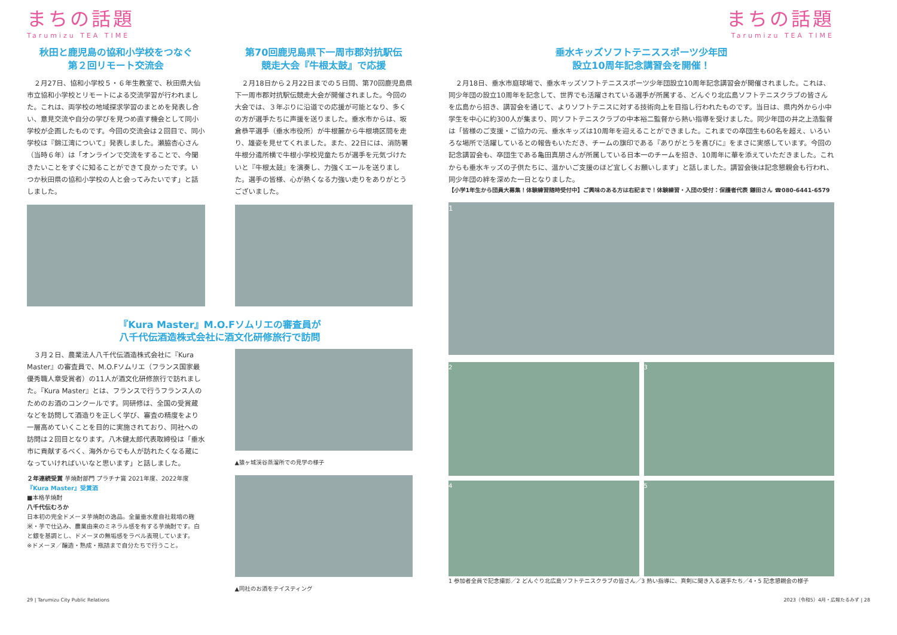まちの話題
Tarumizu TEA TIME
秋田と鹿児島の協和小学校をつなぐ
第２回リモート交流会
２月27日、協和小学校５・６年生教室で、秋田県大仙市立協和小学校とリモートによる交流学習が行われました。これは、両学校の地域探求学習のまとめを発表し合い、意見交流や自分の学びを見つめ直す機会として同小学校が企画したものです。今回の交流会は２回目で、同小学校は『錦江湾について』発表しました。瀬脇杏心さん（当時６年）は「オンラインで交流をすることで、今聞きたいことをすぐに知ることができて良かったです。いつか秋田県の協和小学校の人と会ってみたいです」と話しました。
第70回鹿児島県下一周市郡対抗駅伝
競走大会『牛根太鼓』で応援
２月18日から２月22日までの５日間、第70回鹿児島県下一周市郡対抗駅伝競走大会が開催されました。今回の大会では、３年ぶりに沿道での応援が可能となり、多くの方が選手たちに声援を送りました。垂水市からは、坂倉恭平選手（垂水市役所）が牛根麓から牛根境区間を走り、雄姿を見せてくれました。また、22日には、消防署牛根分遣所横で牛根小学校児童たちが選手を元気づけたいと『牛根太鼓』を演奏し、力強くエールを送りました。選手の皆様、心が熱くなる力強い走りをありがとうございました。
『Kura Master』M.O.Fソムリエの審査員が
八千代伝酒造株式会社に酒文化研修旅行で訪問
３月２日、農業法人八千代伝酒造株式会社に『Kura Master』の審査員で、M.O.Fソムリエ（フランス国家最優秀職人章受賞者）の11人が酒文化研修旅行で訪れました。『Kura Master』とは、フランスで行うフランス人のためのお酒のコンクールです。同研修は、全国の受賞蔵などを訪問して酒造りを正しく学び、審査の精度をより一層高めていくことを目的に実施されており、同社への訪問は２回目となります。八木健太郎代表取締役は「垂水市に貢献するべく、海外からでも人が訪れたくなる蔵になっていければいいなと思います」と話しました。
２年連続受賞 芋焼酎部門 プラチナ賞 2021年度、2022年度
『Kura Master』受賞酒
■本格芋焼酎
八千代伝むろか
日本初の完全ドメーヌ芋焼酎の逸品。全量垂水産自社栽培の麹米・芋で仕込み、農業由来のミネラル感を有する芋焼酎です。白と銀を基調とし、ドメーヌの無垢感をラベル表現しています。
※ドメーヌ／醸造・熟成・瓶詰まで自分たちで行うこと。
▲猿ヶ城渓谷蒸溜所での見学の様子
▲同社のお酒をテイスティング
まちの話題
Tarumizu TEA TIME
垂水キッズソフトテニススポーツ少年団
設立10周年記念講習会を開催！
２月18日、垂水市庭球場で、垂水キッズソフトテニススポーツ少年団設立10周年記念講習会が開催されました。これは、同少年団の設立10周年を記念して、世界でも活躍されている選手が所属する、どんぐり北広島ソフトテニスクラブの皆さんを広島から招き、講習会を通じて、よりソフトテニスに対する技術向上を目指し行われたものです。当日は、県内外から小中学生を中心に約300人が集まり、同ソフトテニスクラブの中本裕二監督から熱い指導を受けました。同少年団の井之上浩監督は「皆様のご支援・ご協力の元、垂水キッズは10周年を迎えることができました。これまでの卒団生も60名を超え、いろいろな場所で活躍しているとの報告もいただき、チームの旗印である『ありがとうを喜びに』をまさに実感しています。今回の記念講習会も、卒団生である亀田真朋さんが所属している日本一のチームを招き、10周年に華を添えていただきました。これからも垂水キッズの子供たちに、温かいご支援のほど宜しくお願いします」と話しました。講習会後は記念懇親会も行われ、同少年団の絆を深めた一日となりました。
【小学1年生から団員大募集！体験練習随時受付中】ご興味のある方は右記まで！体験練習・入団の受付：保護者代表 鎌田さん ☎080-6441-6579
1
2
3
4
5
1 参加者全員で記念撮影／2 どんぐり北広島ソフトテニスクラブの皆さん／3 熱い指導に、真剣に聞き入る選手たち／4・5 記念懇親会の様子
29 | Tarumizu City Public Relations 2023（令和5）4月・広報たるみず | 28